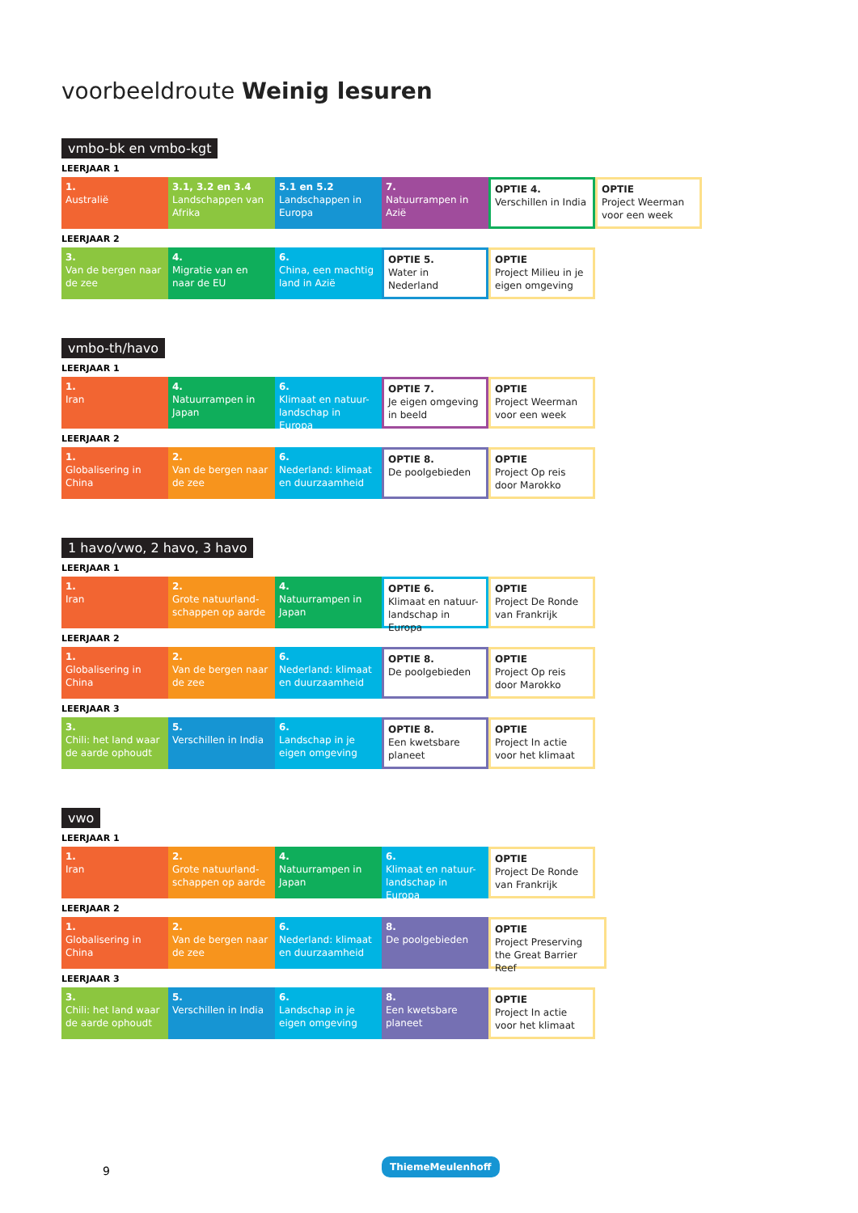voorbeeldroute Weinig lesuren
vmbo-bk en vmbo-kgt
LEERJAAR 1
1.
Australië
3.1, 3.2 en 3.4
Landschappen van Afrika
5.1 en 5.2
Landschappen in Europa
7.
Natuurrampen in Azië
OPTIE 4.
Verschillen in India
OPTIE
Project Weerman voor een week
LEERJAAR 2
3.
Van de bergen naar de zee
4.
Migratie van en naar de EU
6.
China, een machtig land in Azië
OPTIE 5.
Water in Nederland
OPTIE
Project Milieu in je eigen omgeving
vmbo-th/havo
LEERJAAR 1
1.
Iran
4.
Natuurrampen in Japan
6.
Klimaat en natuur-landschap in Europa
OPTIE 7.
Je eigen omgeving in beeld
OPTIE
Project Weerman voor een week
LEERJAAR 2
1.
Globalisering in China
2.
Van de bergen naar de zee
6.
Nederland: klimaat en duurzaamheid
OPTIE 8.
De poolgebieden
OPTIE
Project Op reis door Marokko
1 havo/vwo, 2 havo, 3 havo
LEERJAAR 1
1.
Iran
2.
Grote natuurland-schappen op aarde
4.
Natuurrampen in Japan
OPTIE 6.
Klimaat en natuur-landschap in Europa
OPTIE
Project De Ronde van Frankrijk
LEERJAAR 2
1.
Globalisering in China
2.
Van de bergen naar de zee
6.
Nederland: klimaat en duurzaamheid
OPTIE 8.
De poolgebieden
OPTIE
Project Op reis door Marokko
LEERJAAR 3
3.
Chili: het land waar de aarde ophoudt
5.
Verschillen in India
6.
Landschap in je eigen omgeving
OPTIE 8.
Een kwetsbare planeet
OPTIE
Project In actie voor het klimaat
vwo
LEERJAAR 1
1.
Iran
2.
Grote natuurland-schappen op aarde
4.
Natuurrampen in Japan
6.
Klimaat en natuur-landschap in Europa
OPTIE
Project De Ronde van Frankrijk
LEERJAAR 2
1.
Globalisering in China
2.
Van de bergen naar de zee
6.
Nederland: klimaat en duurzaamheid
8.
De poolgebieden
OPTIE
Project Preserving the Great Barrier Reef
LEERJAAR 3
3.
Chili: het land waar de aarde ophoudt
5.
Verschillen in India
6.
Landschap in je eigen omgeving
8.
Een kwetsbare planeet
OPTIE
Project In actie voor het klimaat
9
ThiemeMeulenhoff